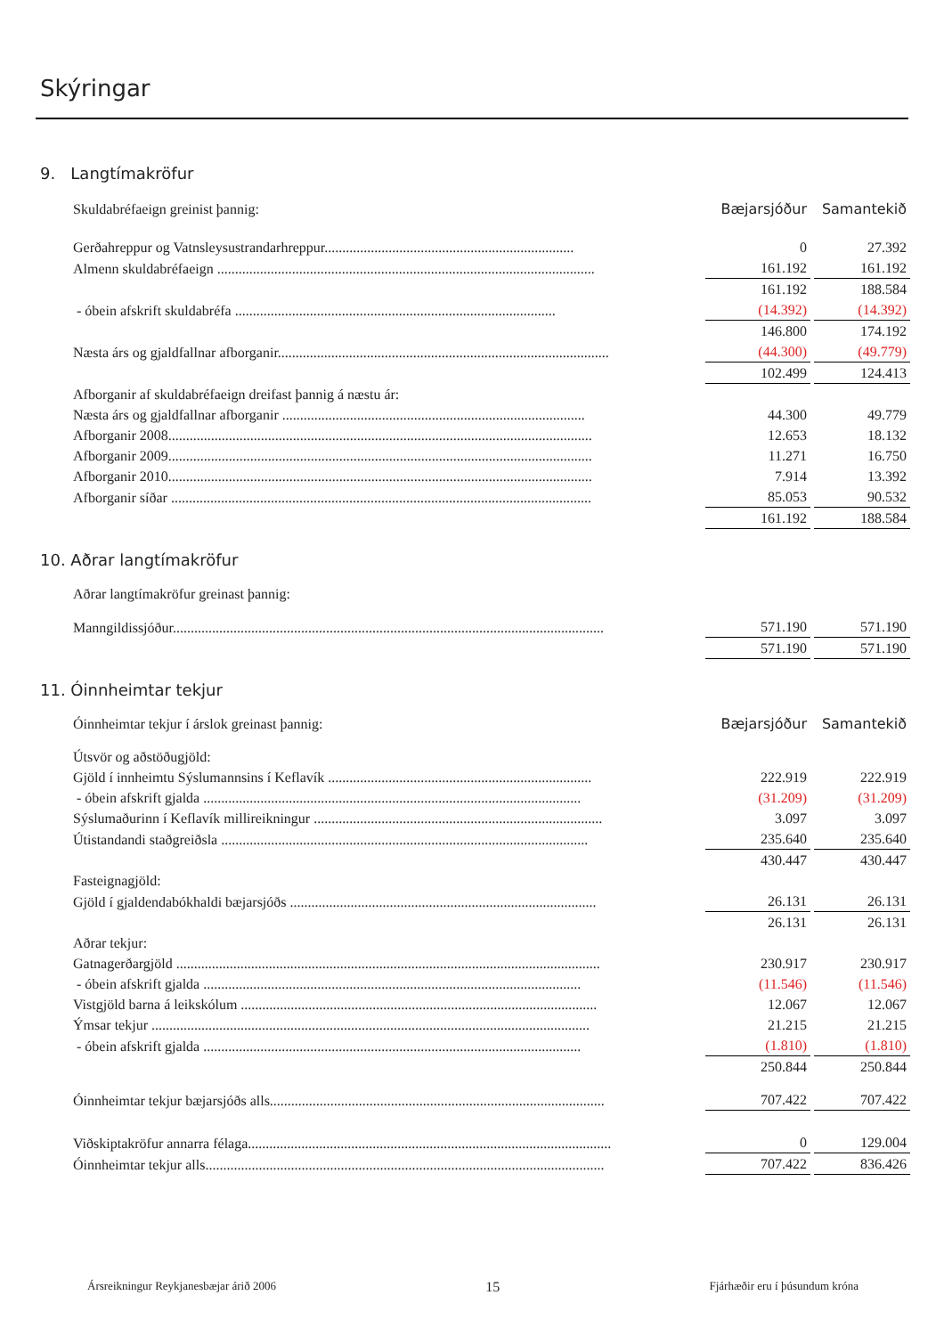Skýringar
9. Langtímakröfur
| Skuldabréfaeign greinist þannig: | Bæjarsjóður | Samantekið |
| Gerðahreppur og Vatnsleysustrandarhreppur...................................................................... | 0 | 27.392 |
| Almenn skuldabréfaeign .......................................................................................................... | 161.192 | 161.192 |
| | 161.192 | 188.584 |
| - óbein afskrift skuldabréfa .......................................................................................... | (14.392) | (14.392) |
| | 146.800 | 174.192 |
| Næsta árs og gjaldfallnar afborganir............................................................................................. | (44.300) | (49.779) |
| | 102.499 | 124.413 |
| Afborganir af skuldabréfaeign dreifast þannig á næstu ár: | | |
| Næsta árs og gjaldfallnar afborganir ..................................................................................... | 44.300 | 49.779 |
| Afborganir 2008....................................................................................................................... | 12.653 | 18.132 |
| Afborganir 2009....................................................................................................................... | 11.271 | 16.750 |
| Afborganir 2010....................................................................................................................... | 7.914 | 13.392 |
| Afborganir síðar ...................................................................................................................... | 85.053 | 90.532 |
| | 161.192 | 188.584 |
10. Aðrar langtímakröfur
| Aðrar langtímakröfur greinast þannig: | | |
| Manngildissjóður......................................................................................................................... | 571.190 | 571.190 |
| | 571.190 | 571.190 |
11. Óinnheimtar tekjur
| Óinnheimtar tekjur í árslok greinast þannig: | Bæjarsjóður | Samantekið |
| Útsvör og aðstöðugjöld: | | |
| Gjöld í innheimtu Sýslumannsins í Keflavík .......................................................................... | 222.919 | 222.919 |
| - óbein afskrift gjalda .......................................................................................................... | (31.209) | (31.209) |
| Sýslumaðurinn í Keflavík millireikningur ................................................................................. | 3.097 | 3.097 |
| Útistandandi staðgreiðsla ....................................................................................................... | 235.640 | 235.640 |
| | 430.447 | 430.447 |
| Fasteignagjöld: | | |
| Gjöld í gjaldendabókhaldi bæjarsjóðs ...................................................................................... | 26.131 | 26.131 |
| | 26.131 | 26.131 |
| Aðrar tekjur: | | |
| Gatnagerðargjöld ....................................................................................................................... | 230.917 | 230.917 |
| - óbein afskrift gjalda .......................................................................................................... | (11.546) | (11.546) |
| Vistgjöld barna á leikskólum .................................................................................................... | 12.067 | 12.067 |
| Ýmsar tekjur ........................................................................................................................... | 21.215 | 21.215 |
| - óbein afskrift gjalda .......................................................................................................... | (1.810) | (1.810) |
| | 250.844 | 250.844 |
| Óinnheimtar tekjur bæjarsjóðs alls.............................................................................................. | 707.422 | 707.422 |
| Viðskiptakröfur annarra félaga...................................................................................................... | 0 | 129.004 |
| Óinnheimtar tekjur alls................................................................................................................ | 707.422 | 836.426 |
Ársreikningur Reykjanesbæjar árið 2006 15 Fjárhæðir eru í þúsundum króna